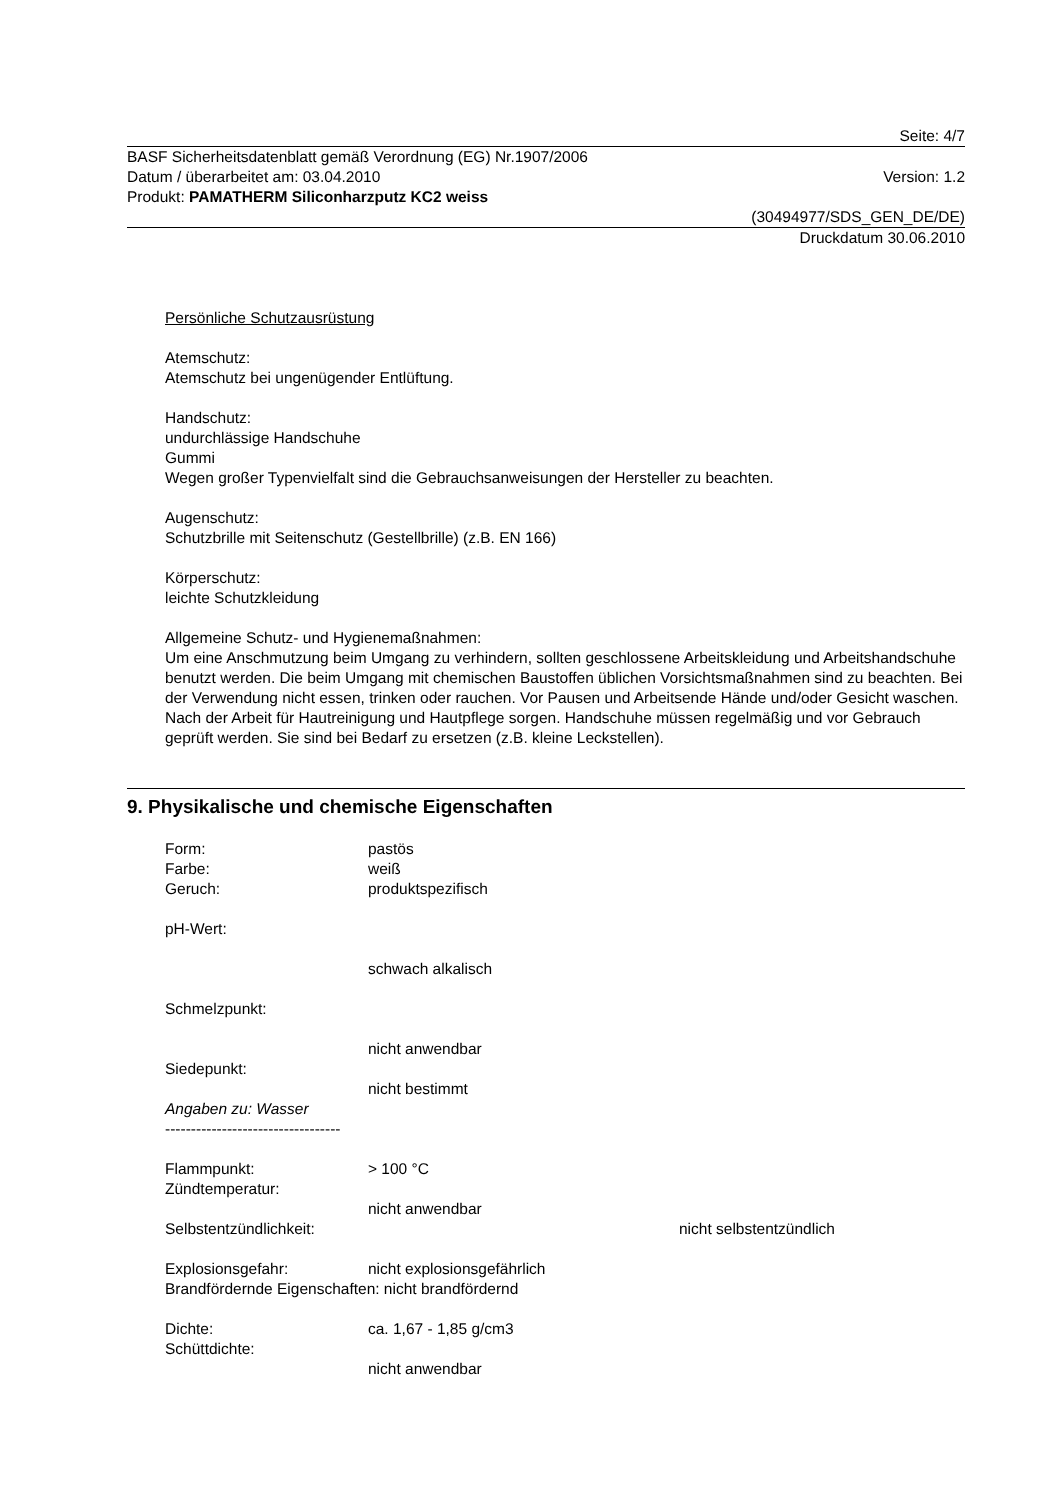Seite: 4/7
BASF Sicherheitsdatenblatt gemäß Verordnung (EG) Nr.1907/2006
Datum / überarbeitet am: 03.04.2010 Version: 1.2
Produkt: PAMATHERM Siliconharzputz KC2 weiss
(30494977/SDS_GEN_DE/DE)
Druckdatum 30.06.2010
Persönliche Schutzausrüstung
Atemschutz:
Atemschutz bei ungenügender Entlüftung.
Handschutz:
undurchlässige Handschuhe
Gummi
Wegen großer Typenvielfalt sind die Gebrauchsanweisungen der Hersteller zu beachten.
Augenschutz:
Schutzbrille mit Seitenschutz (Gestellbrille) (z.B. EN 166)
Körperschutz:
leichte Schutzkleidung
Allgemeine Schutz- und Hygienemaßnahmen:
Um eine Anschmutzung beim Umgang zu verhindern, sollten geschlossene Arbeitskleidung und Arbeitshandschuhe benutzt werden. Die beim Umgang mit chemischen Baustoffen üblichen Vorsichtsmaßnahmen sind zu beachten. Bei der Verwendung nicht essen, trinken oder rauchen. Vor Pausen und Arbeitsende Hände und/oder Gesicht waschen. Nach der Arbeit für Hautreinigung und Hautpflege sorgen. Handschuhe müssen regelmäßig und vor Gebrauch geprüft werden. Sie sind bei Bedarf zu ersetzen (z.B. kleine Leckstellen).
9. Physikalische und chemische Eigenschaften
Form: pastös
Farbe: weiß
Geruch: produktspezifisch
pH-Wert:
schwach alkalisch
Schmelzpunkt:
nicht anwendbar
Siedepunkt:
nicht bestimmt
Angaben zu: Wasser
----------------------------------
Flammpunkt: > 100 °C
Zündtemperatur:
nicht anwendbar
Selbstentzündlichkeit: nicht selbstentzündlich
Explosionsgefahr: nicht explosionsgefährlich
Brandfördernde Eigenschaften: nicht brandfördernd
Dichte: ca. 1,67 - 1,85 g/cm3
Schüttdichte:
nicht anwendbar